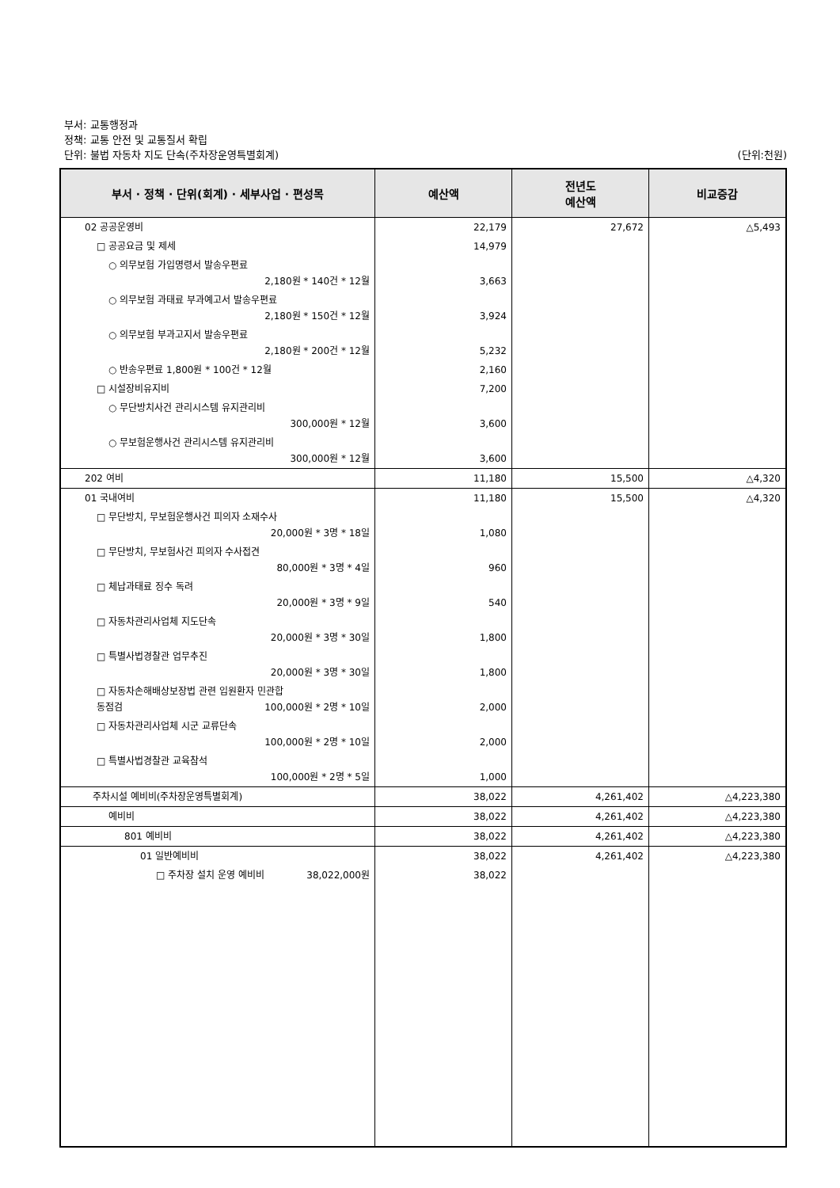부서: 교통행정과
정책: 교통 안전 및 교통질서 확립
단위: 불법 자동차 지도 단속(주차장운영특별회계) (단위:천원)
| 부서 · 정책 · 단위(회계) · 세부사업 · 편성목 | 예산액 | 전년도 예산액 | 비교증감 |
| --- | --- | --- | --- |
| 02 공공운영비 | 22,179 | 27,672 | △5,493 |
| □ 공공요금 및 제세 | 14,979 | | |
| ○ 의무보험 가입명령서 발송우편료 2,180원 * 140건 * 12월 | 3,663 | | |
| ○ 의무보험 과태료 부과예고서 발송우편료 2,180원 * 150건 * 12월 | 3,924 | | |
| ○ 의무보험 부과고지서 발송우편료 2,180원 * 200건 * 12월 | 5,232 | | |
| ○ 반송우편료 1,800원 * 100건 * 12월 | 2,160 | | |
| □ 시설장비유지비 | 7,200 | | |
| ○ 무단방치사건 관리시스템 유지관리비 300,000원 * 12월 | 3,600 | | |
| ○ 무보험운행사건 관리시스템 유지관리비 300,000원 * 12월 | 3,600 | | |
| 202 여비 | 11,180 | 15,500 | △4,320 |
| 01 국내여비 | 11,180 | 15,500 | △4,320 |
| □ 무단방치, 무보험운행사건 피의자 소재수사 20,000원 * 3명 * 18일 | 1,080 | | |
| □ 무단방치, 무보험사건 피의자 수사접견 80,000원 * 3명 * 4일 | 960 | | |
| □ 체납과태료 징수 독려 20,000원 * 3명 * 9일 | 540 | | |
| □ 자동차관리사업체 지도단속 20,000원 * 3명 * 30일 | 1,800 | | |
| □ 특별사법경찰관 업무추진 20,000원 * 3명 * 30일 | 1,800 | | |
| □ 자동차손해배상보장법 관련 입원환자 민관합 동점검 100,000원 * 2명 * 10일 | 2,000 | | |
| □ 자동차관리사업체 시군 교류단속 100,000원 * 2명 * 10일 | 2,000 | | |
| □ 특별사법경찰관 교육참석 100,000원 * 2명 * 5일 | 1,000 | | |
| 주차시설 예비비(주차장운영특별회계) | 38,022 | 4,261,402 | △4,223,380 |
| 예비비 | 38,022 | 4,261,402 | △4,223,380 |
| 801 예비비 | 38,022 | 4,261,402 | △4,223,380 |
| 01 일반예비비 | 38,022 | 4,261,402 | △4,223,380 |
| □ 주차장 설치 운영 예비비 38,022,000원 | 38,022 | | |